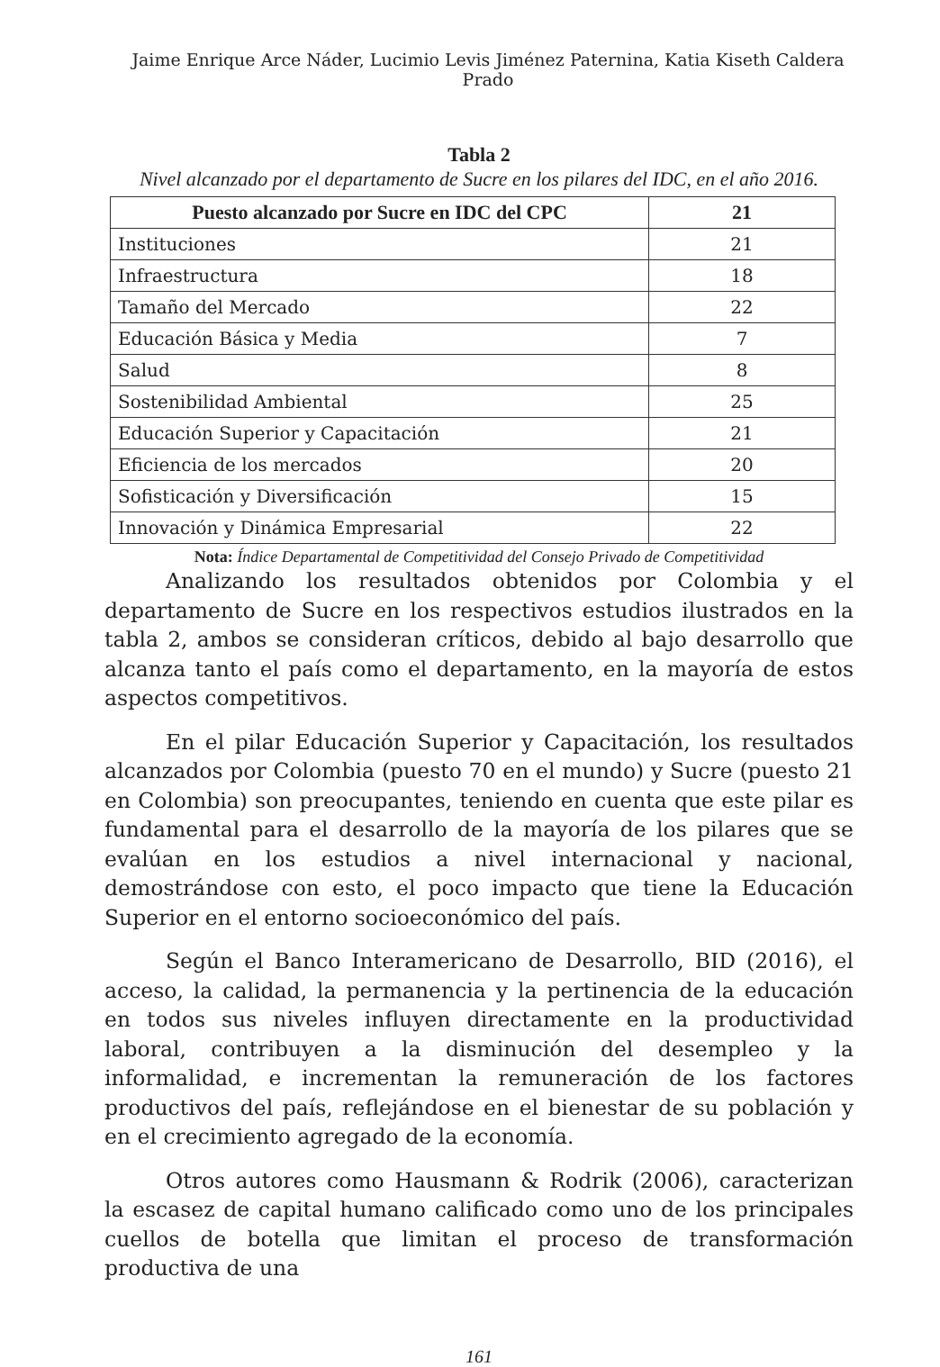Jaime Enrique Arce Náder, Lucimio Levis Jiménez Paternina, Katia Kiseth Caldera Prado
Tabla 2
Nivel alcanzado por el departamento de Sucre en los pilares del IDC, en el año 2016.
| Puesto alcanzado por Sucre en IDC del CPC | 21 |
| --- | --- |
| Instituciones | 21 |
| Infraestructura | 18 |
| Tamaño del Mercado | 22 |
| Educación Básica y Media | 7 |
| Salud | 8 |
| Sostenibilidad Ambiental | 25 |
| Educación Superior y Capacitación | 21 |
| Eficiencia de los mercados | 20 |
| Sofisticación y Diversificación | 15 |
| Innovación y Dinámica Empresarial | 22 |
Nota: Índice Departamental de Competitividad del Consejo Privado de Competitividad
Analizando los resultados obtenidos por Colombia y el departamento de Sucre en los respectivos estudios ilustrados en la tabla 2, ambos se consideran críticos, debido al bajo desarrollo que alcanza tanto el país como el departamento, en la mayoría de estos aspectos competitivos.
En el pilar Educación Superior y Capacitación, los resultados alcanzados por Colombia (puesto 70 en el mundo) y Sucre (puesto 21 en Colombia) son preocupantes, teniendo en cuenta que este pilar es fundamental para el desarrollo de la mayoría de los pilares que se evalúan en los estudios a nivel internacional y nacional, demostrándose con esto, el poco impacto que tiene la Educación Superior en el entorno socioeconómico del país.
Según el Banco Interamericano de Desarrollo, BID (2016), el acceso, la calidad, la permanencia y la pertinencia de la educación en todos sus niveles influyen directamente en la productividad laboral, contribuyen a la disminución del desempleo y la informalidad, e incrementan la remuneración de los factores productivos del país, reflejándose en el bienestar de su población y en el crecimiento agregado de la economía.
Otros autores como Hausmann & Rodrik (2006), caracterizan la escasez de capital humano calificado como uno de los principales cuellos de botella que limitan el proceso de transformación productiva de una
161